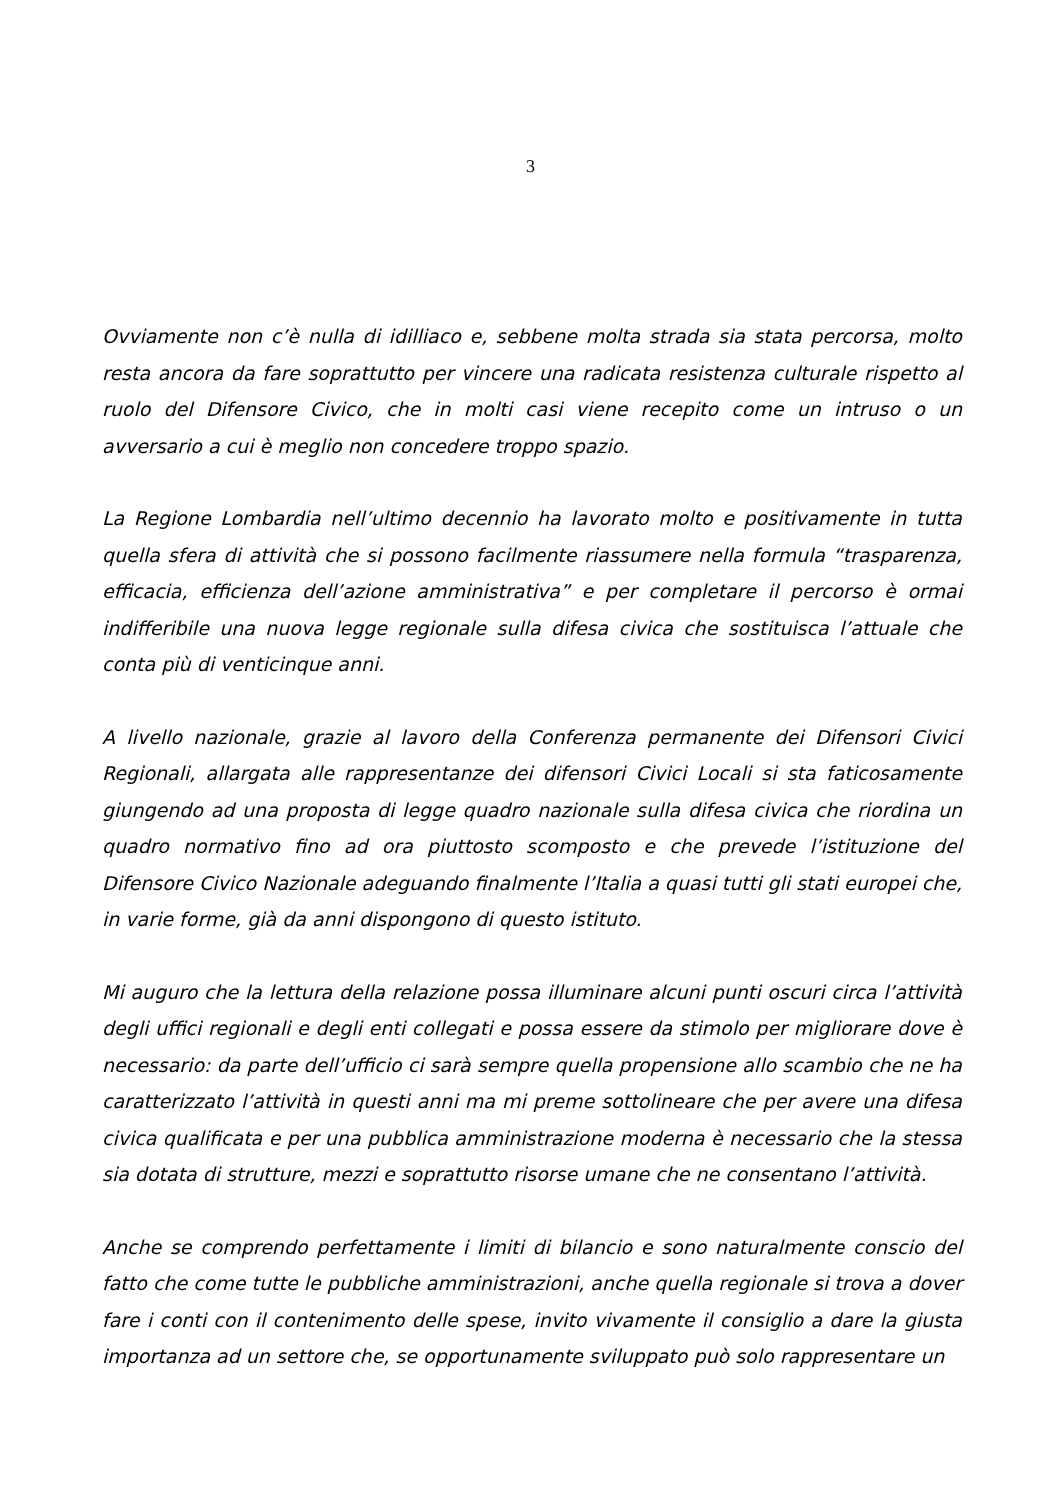3
Ovviamente non c’è nulla di idilliaco e, sebbene molta strada sia stata percorsa, molto resta ancora da fare soprattutto per vincere una radicata resistenza culturale rispetto al ruolo del Difensore Civico, che in molti casi viene recepito come un intruso o un avversario a cui è meglio non concedere troppo spazio.
La Regione Lombardia nell’ultimo decennio ha lavorato molto e positivamente in tutta quella sfera di attività che si possono facilmente riassumere nella formula “trasparenza, efficacia, efficienza dell’azione amministrativa” e per completare il percorso è ormai indifferibile una nuova legge regionale sulla difesa civica che sostituisca l’attuale che conta più di venticinque anni.
A livello nazionale, grazie al lavoro della Conferenza permanente dei Difensori Civici Regionali, allargata alle rappresentanze dei difensori Civici Locali si sta faticosamente giungendo ad una proposta di legge quadro nazionale sulla difesa civica che riordina un quadro normativo fino ad ora piuttosto scomposto e che prevede l’istituzione del Difensore Civico Nazionale adeguando finalmente l’Italia a quasi tutti gli stati europei che, in varie forme, già da anni dispongono di questo istituto.
Mi auguro che la lettura della relazione possa illuminare alcuni punti oscuri circa l’attività degli uffici regionali e degli enti collegati e possa essere da stimolo per migliorare dove è necessario: da parte dell’ufficio ci sarà sempre quella propensione allo scambio che ne ha caratterizzato l’attività in questi anni ma mi preme sottolineare che per avere una difesa civica qualificata e per una pubblica amministrazione moderna è necessario che la stessa sia dotata di strutture, mezzi e soprattutto risorse umane che ne consentano l’attività.
Anche se comprendo perfettamente i limiti di bilancio e sono naturalmente conscio del fatto che come tutte le pubbliche amministrazioni, anche quella regionale si trova a dover fare i conti con il contenimento delle spese, invito vivamente il consiglio a dare la giusta importanza ad un settore che, se opportunamente sviluppato può solo rappresentare un